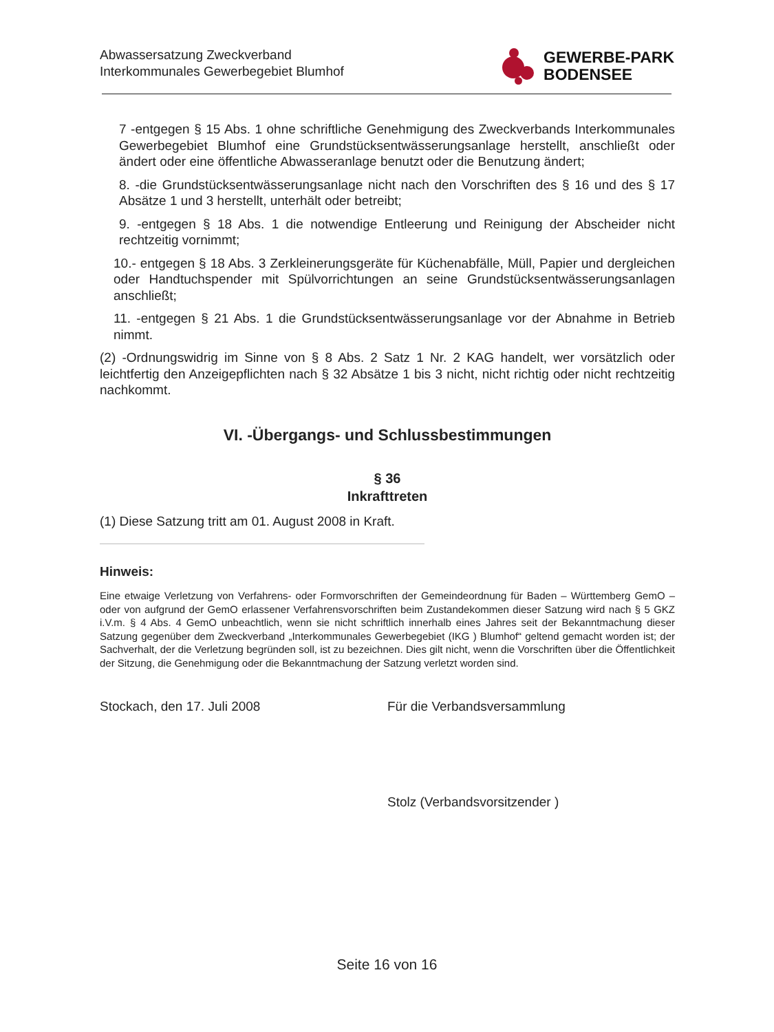Abwassersatzung Zweckverband
Interkommunales Gewerbegebiet Blumhof
GEWERBE-PARK
BODENSEE
7 -entgegen § 15 Abs. 1 ohne schriftliche Genehmigung des Zweckverbands Interkommunales Gewerbegebiet Blumhof eine Grundstücksentwässerungsanlage herstellt, anschließt oder ändert oder eine öffentliche Abwasseranlage benutzt oder die Benutzung ändert;
8. -die Grundstücksentwässerungsanlage nicht nach den Vorschriften des § 16 und des § 17 Absätze 1 und 3 herstellt, unterhält oder betreibt;
9. -entgegen § 18 Abs. 1 die notwendige Entleerung und Reinigung der Abscheider nicht rechtzeitig vornimmt;
10.- entgegen § 18 Abs. 3 Zerkleinerungsgeräte für Küchenabfälle, Müll, Papier und dergleichen oder Handtuchspender mit Spülvorrichtungen an seine Grundstücksentwässerungsanlagen anschließt;
11. -entgegen § 21 Abs. 1 die Grundstücksentwässerungsanlage vor der Abnahme in Betrieb nimmt.
(2) -Ordnungswidrig im Sinne von § 8 Abs. 2 Satz 1 Nr. 2 KAG handelt, wer vorsätzlich oder leichtfertig den Anzeigepflichten nach § 32 Absätze 1 bis 3 nicht, nicht richtig oder nicht rechtzeitig nachkommt.
VI. -Übergangs- und Schlussbestimmungen
§ 36
Inkrafttreten
(1) Diese Satzung tritt am 01. August 2008 in Kraft.
Hinweis:
Eine etwaige Verletzung von Verfahrens- oder Formvorschriften der Gemeindeordnung für Baden – Württemberg GemO – oder von aufgrund der GemO erlassener Verfahrensvorschriften beim Zustandekommen dieser Satzung wird nach § 5 GKZ i.V.m. § 4 Abs. 4 GemO unbeachtlich, wenn sie nicht schriftlich innerhalb eines Jahres seit der Bekanntmachung dieser Satzung gegenüber dem Zweckverband „Interkommunales Gewerbegebiet (IKG ) Blumhof“ geltend gemacht worden ist; der Sachverhalt, der die Verletzung begründen soll, ist zu bezeichnen. Dies gilt nicht, wenn die Vorschriften über die Öffentlichkeit der Sitzung, die Genehmigung oder die Bekanntmachung der Satzung verletzt worden sind.
Stockach, den 17. Juli 2008 Für die Verbandsversammlung
Stolz (Verbandsvorsitzender )
Seite 16 von 16